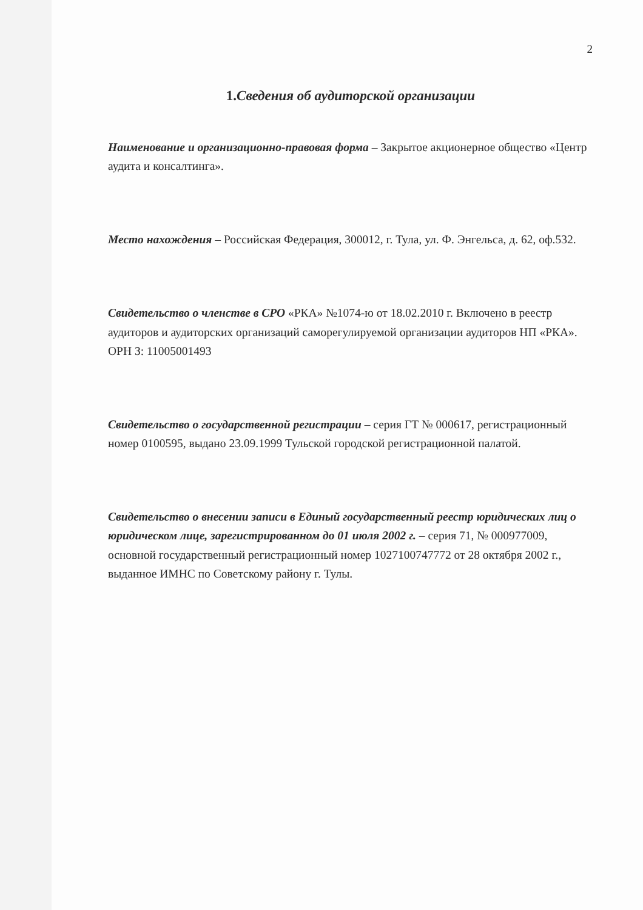2
1.Сведения об аудиторской организации
Наименование и организационно-правовая форма – Закрытое акционерное общество «Центр аудита и консалтинга».
Место нахождения – Российская Федерация, 300012, г. Тула, ул. Ф. Энгельса, д. 62, оф.532.
Свидетельство о членстве в СРО «РКА» №1074-ю от 18.02.2010 г. Включено в реестр аудиторов и аудиторских организаций саморегулируемой организации аудиторов НП «РКА». ОРН З: 11005001493
Свидетельство о государственной регистрации – серия ГТ № 000617, регистрационный номер 0100595, выдано 23.09.1999 Тульской городской регистрационной палатой.
Свидетельство о внесении записи в Единый государственный реестр юридических лиц о юридическом лице, зарегистрированном до 01 июля 2002 г. – серия 71, № 000977009, основной государственный регистрационный номер 1027100747772 от 28 октября 2002 г., выданное ИМНС по Советскому району г. Тулы.